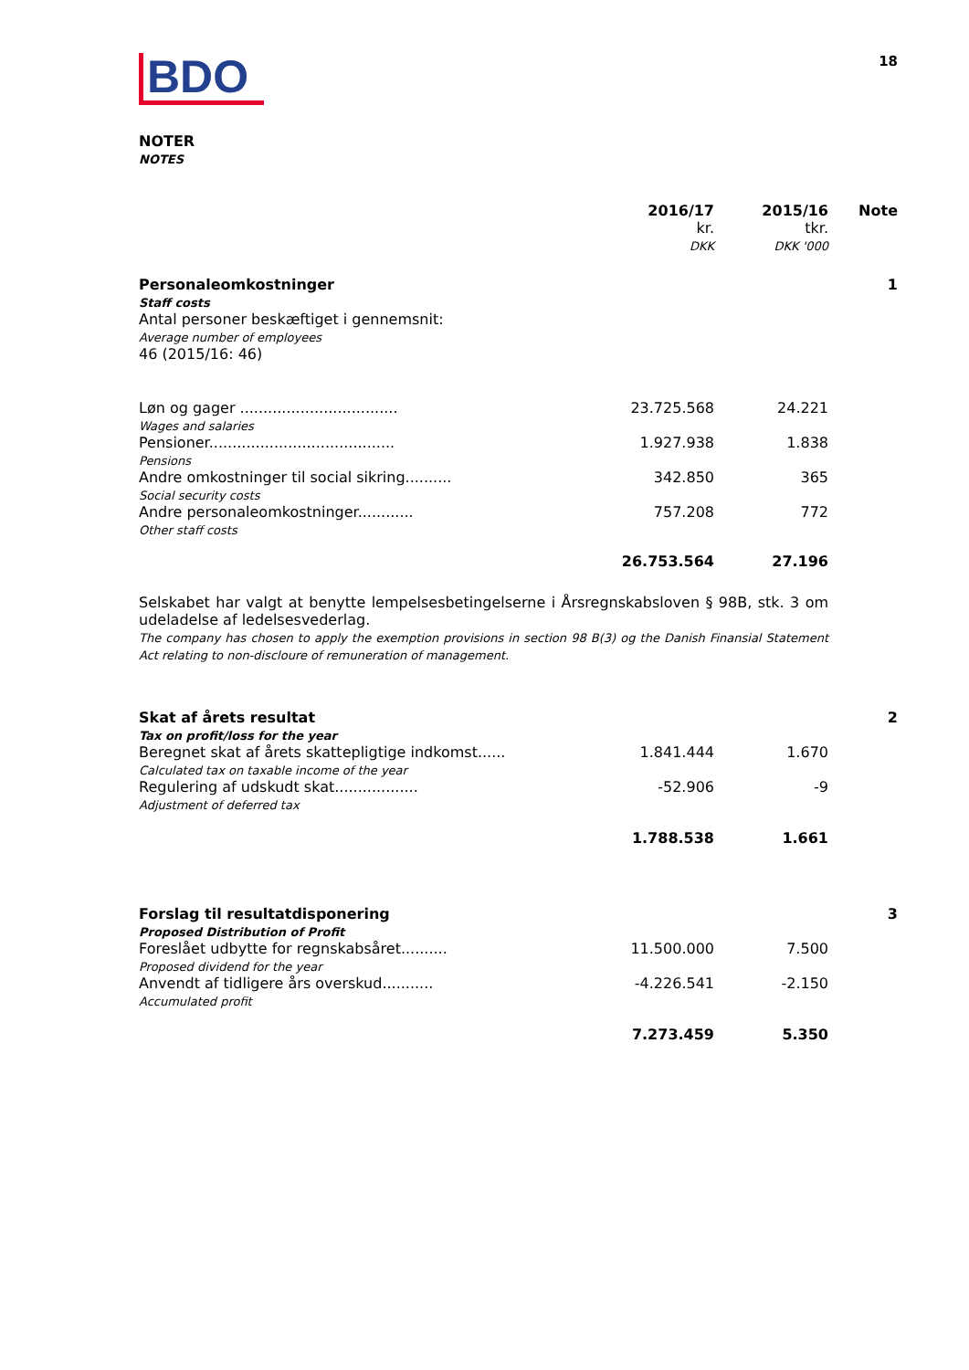BDO
18
NOTER
NOTES
| | 2016/17 kr. DKK | 2015/16 tkr. DKK '000 | Note |
| --- | --- | --- | --- |
| Personaleomkostninger Staff costs Antal personer beskæftiget i gennemsnit: Average number of employees 46 (2015/16: 46) | | | 1 |
| Løn og gager .................................. Wages and salaries | 23.725.568 | 24.221 | |
| Pensioner........................................ Pensions | 1.927.938 | 1.838 | |
| Andre omkostninger til social sikring.......... Social security costs | 342.850 | 365 | |
| Andre personaleomkostninger............ Other staff costs | 757.208 | 772 | |
| | 26.753.564 | 27.196 | |
| Selskabet har valgt at benytte lempelsesbetingelserne i Årsregnskabsloven § 98B, stk. 3 om udeladelse af ledelsesvederlag. The company has chosen to apply the exemption provisions in section 98 B(3) og the Danish Finansial Statement Act relating to non-discloure of remuneration of management. | | | |
| Skat af årets resultat Tax on profit/loss for the year | | | 2 |
| Beregnet skat af årets skattepligtige indkomst...... Calculated tax on taxable income of the year | 1.841.444 | 1.670 | |
| Regulering af udskudt skat.................. Adjustment of deferred tax | -52.906 | -9 | |
| | 1.788.538 | 1.661 | |
| Forslag til resultatdisponering Proposed Distribution of Profit | | | 3 |
| Foreslået udbytte for regnskabsåret.......... Proposed dividend for the year | 11.500.000 | 7.500 | |
| Anvendt af tidligere års overskud........... Accumulated profit | -4.226.541 | -2.150 | |
| | 7.273.459 | 5.350 | |